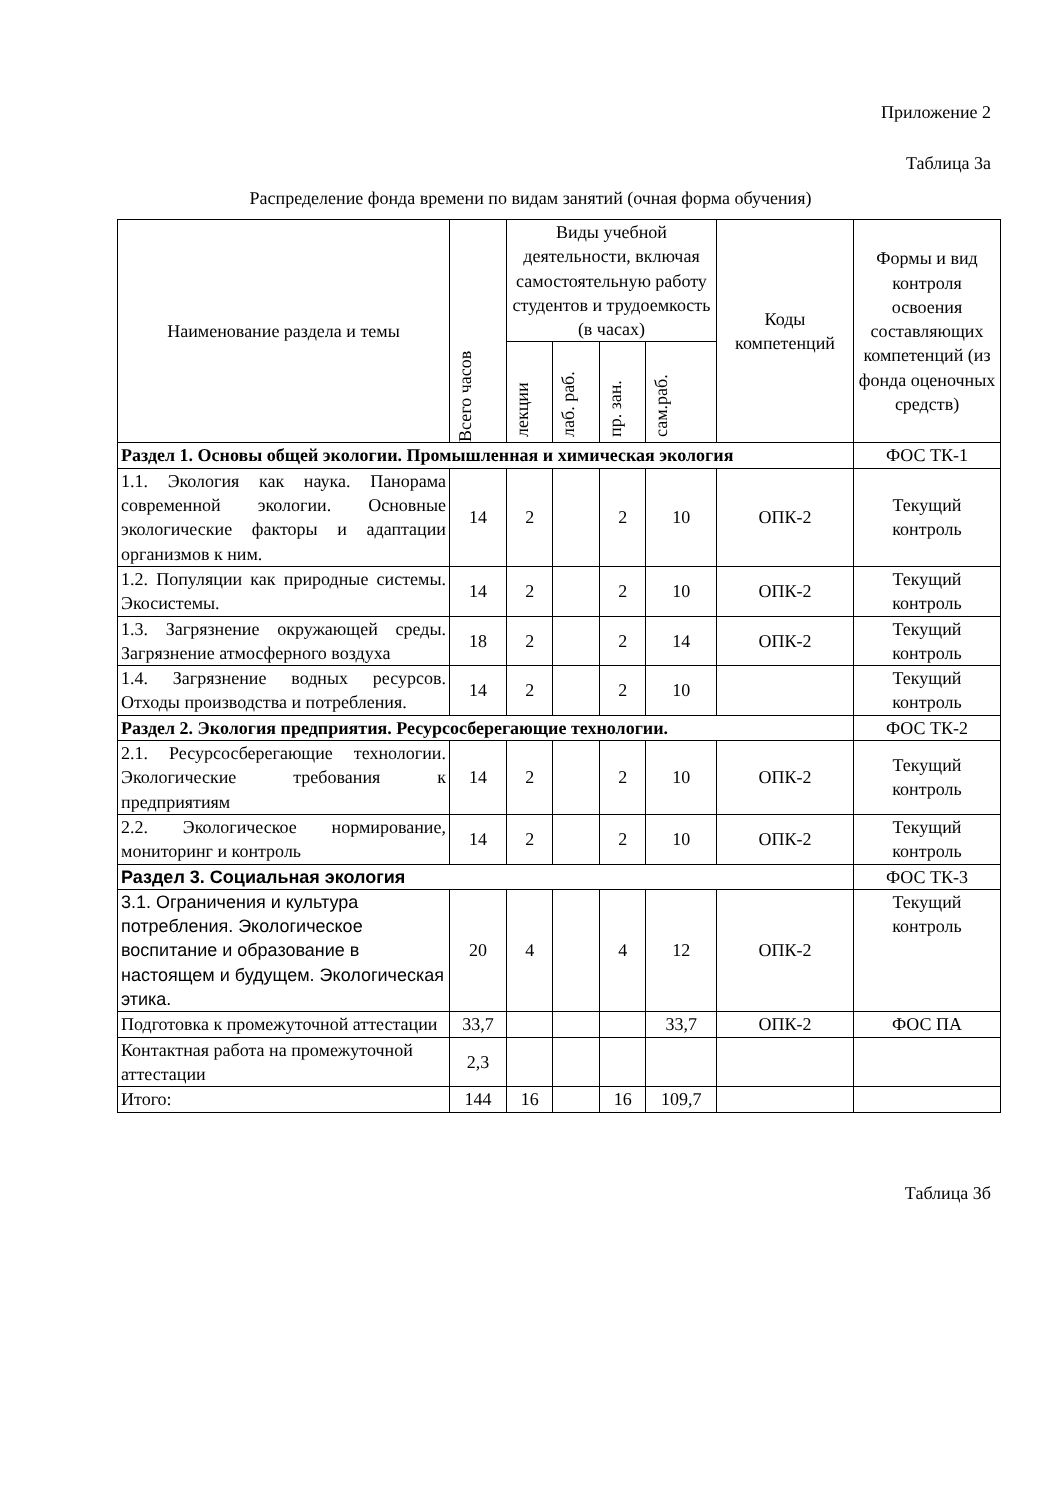Приложение 2
Таблица 3а
Распределение фонда времени по видам занятий (очная форма обучения)
| Наименование раздела и темы | Всего часов | Виды учебной деятельности, включая самостоятельную работу студентов и трудоемкость (в часах) | | | | Коды компетенций | Формы и вид контроля освоения составляющих компетенций (из фонда оценочных средств) |
| --- | --- | --- | --- | --- | --- | --- | --- |
| | | лекции | лаб. раб. | пр. зан. | сам.раб. | | |
| Раздел 1. Основы общей экологии. Промышленная и химическая экология | | | | | | | ФОС ТК-1 |
| 1.1. Экология как наука. Панорама современной экологии. Основные экологические факторы и адаптации организмов к ним. | 14 | 2 | | 2 | 10 | ОПК-2 | Текущий контроль |
| 1.2. Популяции как природные системы. Экосистемы. | 14 | 2 | | 2 | 10 | ОПК-2 | Текущий контроль |
| 1.3. Загрязнение окружающей среды. Загрязнение атмосферного воздуха | 18 | 2 | | 2 | 14 | ОПК-2 | Текущий контроль |
| 1.4. Загрязнение водных ресурсов. Отходы производства и потребления. | 14 | 2 | | 2 | 10 | | Текущий контроль |
| Раздел 2. Экология предприятия. Ресурсосберегающие технологии. | | | | | | | ФОС ТК-2 |
| 2.1. Ресурсосберегающие технологии. Экологические требования к предприятиям | 14 | 2 | | 2 | 10 | ОПК-2 | Текущий контроль |
| 2.2. Экологическое нормирование, мониторинг и контроль | 14 | 2 | | 2 | 10 | ОПК-2 | Текущий контроль |
| Раздел 3. Социальная экология | | | | | | | ФОС ТК-3 |
| 3.1. Ограничения и культура потребления. Экологическое воспитание и образование в настоящем и будущем. Экологическая этика. | 20 | 4 | | 4 | 12 | ОПК-2 | Текущий контроль |
| Подготовка к промежуточной аттестации | 33,7 | | | | 33,7 | ОПК-2 | ФОС ПА |
| Контактная работа на промежуточной аттестации | 2,3 | | | | | | |
| Итого: | 144 | 16 | | 16 | 109,7 | | |
Таблица 3б